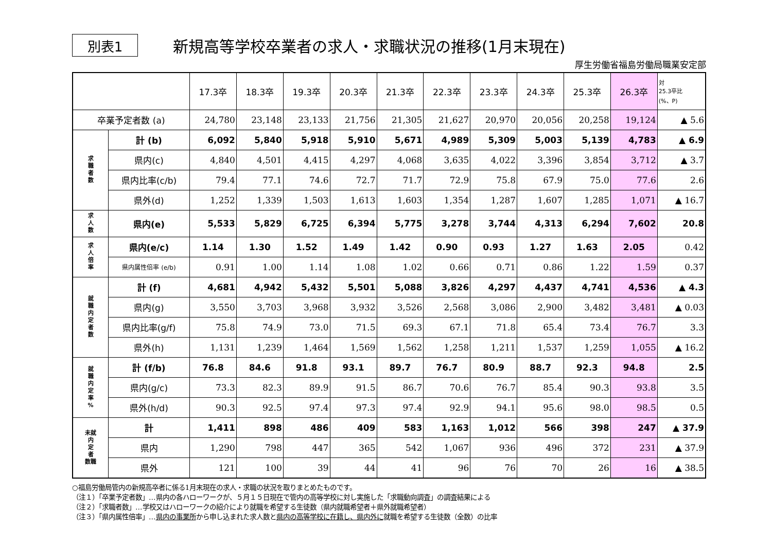別表1
新規高等学校卒業者の求人・求職状況の推移(1月末現在)
厚生労働省福島労働局職業安定部
| | | 17.3卒 | 18.3卒 | 19.3卒 | 20.3卒 | 21.3卒 | 22.3卒 | 23.3卒 | 24.3卒 | 25.3卒 | 26.3卒 | 対 25.3卒比 (%、P) |
| --- | --- | --- | --- | --- | --- | --- | --- | --- | --- | --- | --- | --- |
| 卒業予定者数 (a) | | 24,780 | 23,148 | 23,133 | 21,756 | 21,305 | 21,627 | 20,970 | 20,056 | 20,258 | 19,124 | ▲ 5.6 |
| 求 職 者 数 | 計 (b) | 6,092 | 5,840 | 5,918 | 5,910 | 5,671 | 4,989 | 5,309 | 5,003 | 5,139 | 4,783 | ▲ 6.9 |
| | 県内(c) | 4,840 | 4,501 | 4,415 | 4,297 | 4,068 | 3,635 | 4,022 | 3,396 | 3,854 | 3,712 | ▲ 3.7 |
| | 県内比率(c/b) | 79.4 | 77.1 | 74.6 | 72.7 | 71.7 | 72.9 | 75.8 | 67.9 | 75.0 | 77.6 | 2.6 |
| | 県外(d) | 1,252 | 1,339 | 1,503 | 1,613 | 1,603 | 1,354 | 1,287 | 1,607 | 1,285 | 1,071 | ▲ 16.7 |
| 求 人 数 | 県内(e) | 5,533 | 5,829 | 6,725 | 6,394 | 5,775 | 3,278 | 3,744 | 4,313 | 6,294 | 7,602 | 20.8 |
| 求 人 倍 率 | 県内(e/c) | 1.14 | 1.30 | 1.52 | 1.49 | 1.42 | 0.90 | 0.93 | 1.27 | 1.63 | 2.05 | 0.42 |
| | 県内属性倍率 (e/b) | 0.91 | 1.00 | 1.14 | 1.08 | 1.02 | 0.66 | 0.71 | 0.86 | 1.22 | 1.59 | 0.37 |
| 就 職 内 定 者 数 | 計 (f) | 4,681 | 4,942 | 5,432 | 5,501 | 5,088 | 3,826 | 4,297 | 4,437 | 4,741 | 4,536 | ▲ 4.3 |
| | 県内(g) | 3,550 | 3,703 | 3,968 | 3,932 | 3,526 | 2,568 | 3,086 | 2,900 | 3,482 | 3,481 | ▲ 0.03 |
| | 県内比率(g/f) | 75.8 | 74.9 | 73.0 | 71.5 | 69.3 | 67.1 | 71.8 | 65.4 | 73.4 | 76.7 | 3.3 |
| | 県外(h) | 1,131 | 1,239 | 1,464 | 1,569 | 1,562 | 1,258 | 1,211 | 1,537 | 1,259 | 1,055 | ▲ 16.2 |
| 就 職 内 定 率 % | 計 (f/b) | 76.8 | 84.6 | 91.8 | 93.1 | 89.7 | 76.7 | 80.9 | 88.7 | 92.3 | 94.8 | 2.5 |
| | 県内(g/c) | 73.3 | 82.3 | 89.9 | 91.5 | 86.7 | 70.6 | 76.7 | 85.4 | 90.3 | 93.8 | 3.5 |
| | 県外(h/d) | 90.3 | 92.5 | 97.4 | 97.3 | 97.4 | 92.9 | 94.1 | 95.6 | 98.0 | 98.5 | 0.5 |
| 未就 内 定 者 数職 | 計 | 1,411 | 898 | 486 | 409 | 583 | 1,163 | 1,012 | 566 | 398 | 247 | ▲ 37.9 |
| | 県内 | 1,290 | 798 | 447 | 365 | 542 | 1,067 | 936 | 496 | 372 | 231 | ▲ 37.9 |
| | 県外 | 121 | 100 | 39 | 44 | 41 | 96 | 76 | 70 | 26 | 16 | ▲ 38.5 |
○福島労働局管内の新規高卒者に係る1月末現在の求人・求職の状況を取りまとめたものです。
（注１）「卒業予定者数」…県内の各ハローワークが、５月１５日現在で管内の高等学校に対し実施した「求職動向調査」の調査結果による
（注２）「求職者数」…学校又はハローワークの紹介により就職を希望する生徒数（県内就職希望者＋県外就職希望者）
（注３）「県内属性倍率」…県内の事業所から申し込まれた求人数と県内の高等学校に在籍し、県内外に就職を希望する生徒数（全数）の比率